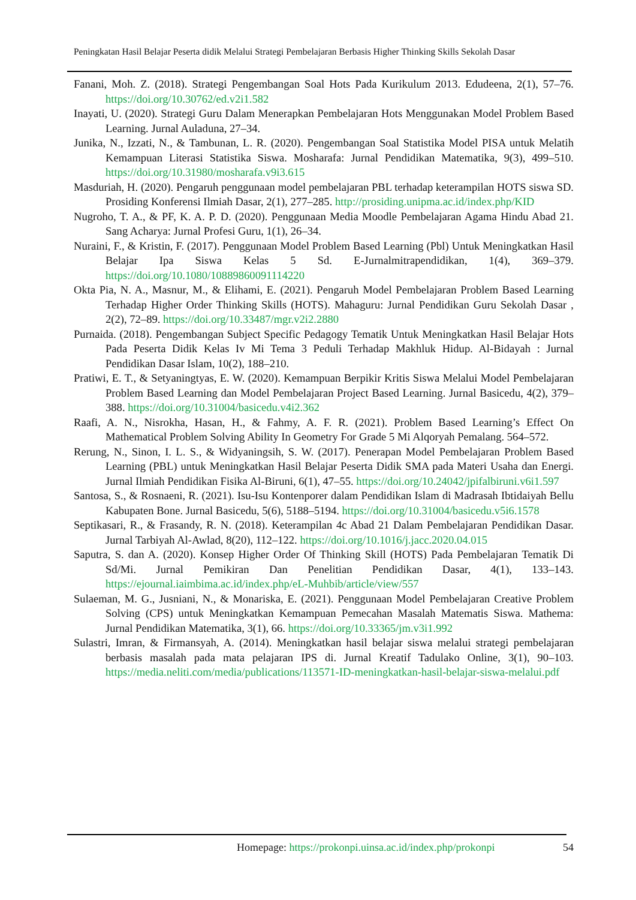Peningkatan Hasil Belajar Peserta didik Melalui Strategi Pembelajaran Berbasis Higher Thinking Skills Sekolah Dasar
Fanani, Moh. Z. (2018). Strategi Pengembangan Soal Hots Pada Kurikulum 2013. Edudeena, 2(1), 57–76. https://doi.org/10.30762/ed.v2i1.582
Inayati, U. (2020). Strategi Guru Dalam Menerapkan Pembelajaran Hots Menggunakan Model Problem Based Learning. Jurnal Auladuna, 27–34.
Junika, N., Izzati, N., & Tambunan, L. R. (2020). Pengembangan Soal Statistika Model PISA untuk Melatih Kemampuan Literasi Statistika Siswa. Mosharafa: Jurnal Pendidikan Matematika, 9(3), 499–510. https://doi.org/10.31980/mosharafa.v9i3.615
Masduriah, H. (2020). Pengaruh penggunaan model pembelajaran PBL terhadap keterampilan HOTS siswa SD. Prosiding Konferensi Ilmiah Dasar, 2(1), 277–285. http://prosiding.unipma.ac.id/index.php/KID
Nugroho, T. A., & PF, K. A. P. D. (2020). Penggunaan Media Moodle Pembelajaran Agama Hindu Abad 21. Sang Acharya: Jurnal Profesi Guru, 1(1), 26–34.
Nuraini, F., & Kristin, F. (2017). Penggunaan Model Problem Based Learning (Pbl) Untuk Meningkatkan Hasil Belajar Ipa Siswa Kelas 5 Sd. E-Jurnalmitrapendidikan, 1(4), 369–379. https://doi.org/10.1080/10889860091114220
Okta Pia, N. A., Masnur, M., & Elihami, E. (2021). Pengaruh Model Pembelajaran Problem Based Learning Terhadap Higher Order Thinking Skills (HOTS). Mahaguru: Jurnal Pendidikan Guru Sekolah Dasar , 2(2), 72–89. https://doi.org/10.33487/mgr.v2i2.2880
Purnaida. (2018). Pengembangan Subject Specific Pedagogy Tematik Untuk Meningkatkan Hasil Belajar Hots Pada Peserta Didik Kelas Iv Mi Tema 3 Peduli Terhadap Makhluk Hidup. Al-Bidayah : Jurnal Pendidikan Dasar Islam, 10(2), 188–210.
Pratiwi, E. T., & Setyaningtyas, E. W. (2020). Kemampuan Berpikir Kritis Siswa Melalui Model Pembelajaran Problem Based Learning dan Model Pembelajaran Project Based Learning. Jurnal Basicedu, 4(2), 379–388. https://doi.org/10.31004/basicedu.v4i2.362
Raafi, A. N., Nisrokha, Hasan, H., & Fahmy, A. F. R. (2021). Problem Based Learning’s Effect On Mathematical Problem Solving Ability In Geometry For Grade 5 Mi Alqoryah Pemalang. 564–572.
Rerung, N., Sinon, I. L. S., & Widyaningsih, S. W. (2017). Penerapan Model Pembelajaran Problem Based Learning (PBL) untuk Meningkatkan Hasil Belajar Peserta Didik SMA pada Materi Usaha dan Energi. Jurnal Ilmiah Pendidikan Fisika Al-Biruni, 6(1), 47–55. https://doi.org/10.24042/jpifalbiruni.v6i1.597
Santosa, S., & Rosnaeni, R. (2021). Isu-Isu Kontenporer dalam Pendidikan Islam di Madrasah Ibtidaiyah Bellu Kabupaten Bone. Jurnal Basicedu, 5(6), 5188–5194. https://doi.org/10.31004/basicedu.v5i6.1578
Septikasari, R., & Frasandy, R. N. (2018). Keterampilan 4c Abad 21 Dalam Pembelajaran Pendidikan Dasar. Jurnal Tarbiyah Al-Awlad, 8(20), 112–122. https://doi.org/10.1016/j.jacc.2020.04.015
Saputra, S. dan A. (2020). Konsep Higher Order Of Thinking Skill (HOTS) Pada Pembelajaran Tematik Di Sd/Mi. Jurnal Pemikiran Dan Penelitian Pendidikan Dasar, 4(1), 133–143. https://ejournal.iaimbima.ac.id/index.php/eL-Muhbib/article/view/557
Sulaeman, M. G., Jusniani, N., & Monariska, E. (2021). Penggunaan Model Pembelajaran Creative Problem Solving (CPS) untuk Meningkatkan Kemampuan Pemecahan Masalah Matematis Siswa. Mathema: Jurnal Pendidikan Matematika, 3(1), 66. https://doi.org/10.33365/jm.v3i1.992
Sulastri, Imran, & Firmansyah, A. (2014). Meningkatkan hasil belajar siswa melalui strategi pembelajaran berbasis masalah pada mata pelajaran IPS di. Jurnal Kreatif Tadulako Online, 3(1), 90–103. https://media.neliti.com/media/publications/113571-ID-meningkatkan-hasil-belajar-siswa-melalui.pdf
Homepage: https://prokonpi.uinsa.ac.id/index.php/prokonpi 54